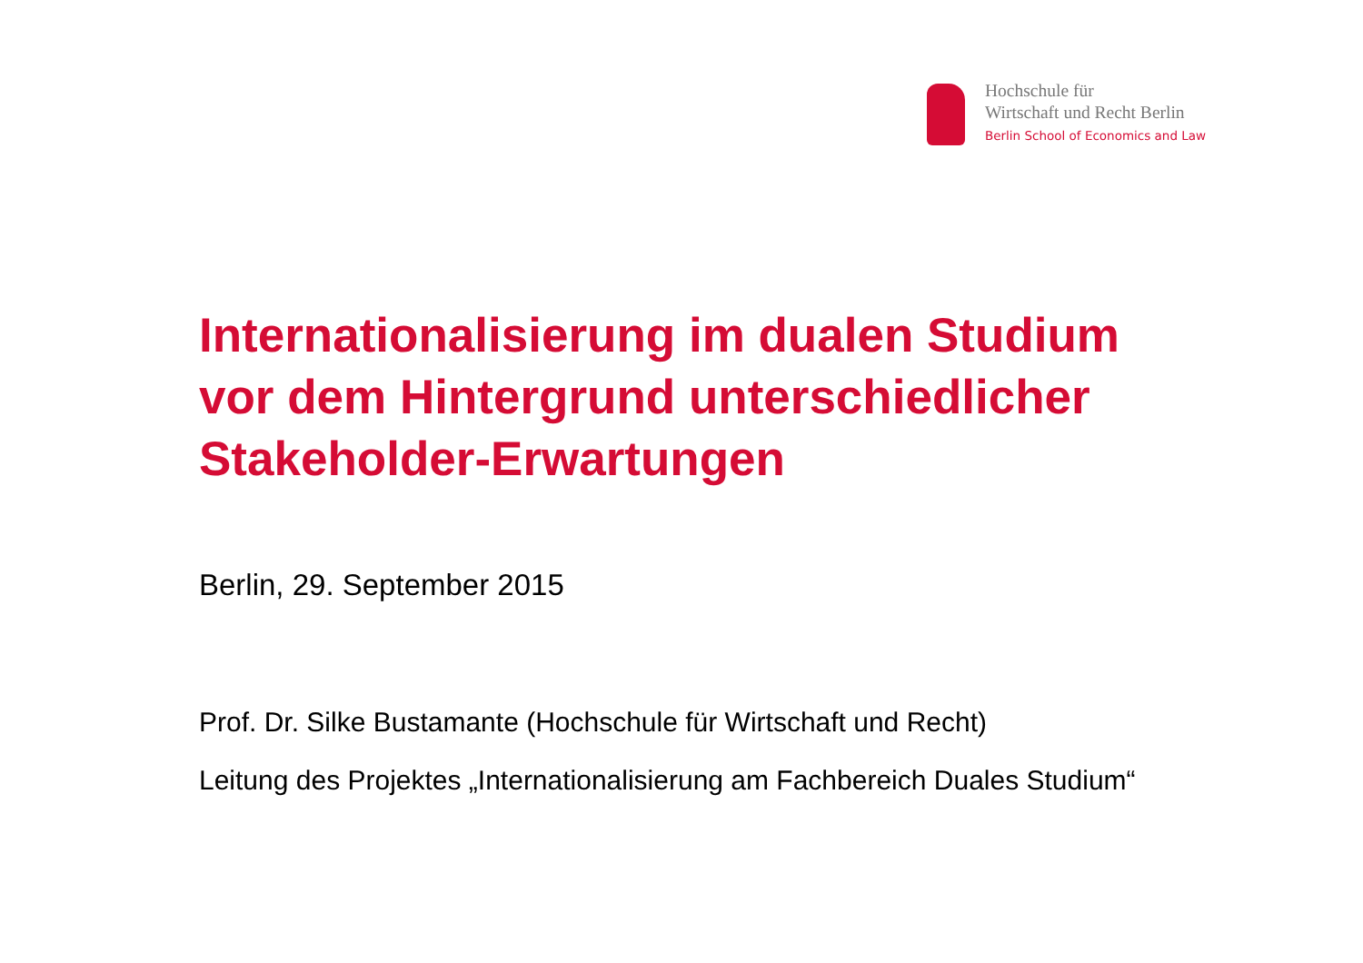Hochschule für
Wirtschaft und Recht Berlin
Berlin School of Economics and Law
Internationalisierung im dualen Studium
vor dem Hintergrund unterschiedlicher
Stakeholder-Erwartungen
Berlin, 29. September 2015
Prof. Dr. Silke Bustamante (Hochschule für Wirtschaft und Recht)
Leitung des Projektes „Internationalisierung am Fachbereich Duales Studium“